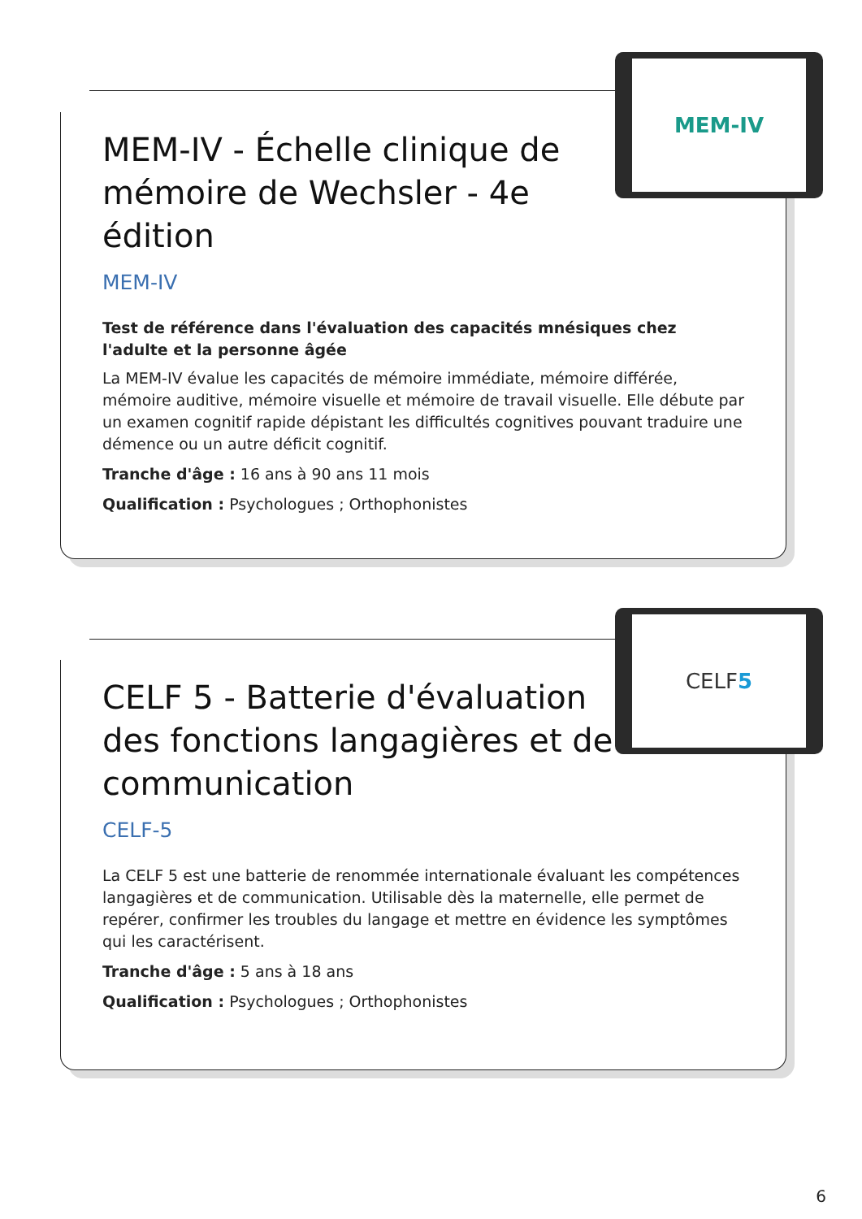MEM-IV - Échelle clinique de mémoire de Wechsler - 4e édition
MEM-IV
Test de référence dans l'évaluation des capacités mnésiques chez l'adulte et la personne âgée
La MEM-IV évalue les capacités de mémoire immédiate, mémoire différée, mémoire auditive, mémoire visuelle et mémoire de travail visuelle. Elle débute par un examen cognitif rapide dépistant les difficultés cognitives pouvant traduire une démence ou un autre déficit cognitif.
Tranche d'âge : 16 ans à 90 ans 11 mois
Qualification : Psychologues ; Orthophonistes
MEM-IV
CELF 5 - Batterie d'évaluation des fonctions langagières et de communication
CELF-5
La CELF 5 est une batterie de renommée internationale évaluant les compétences langagières et de communication. Utilisable dès la maternelle, elle permet de repérer, confirmer les troubles du langage et mettre en évidence les symptômes qui les caractérisent.
Tranche d'âge : 5 ans à 18 ans
Qualification : Psychologues ; Orthophonistes
CELF 5
6